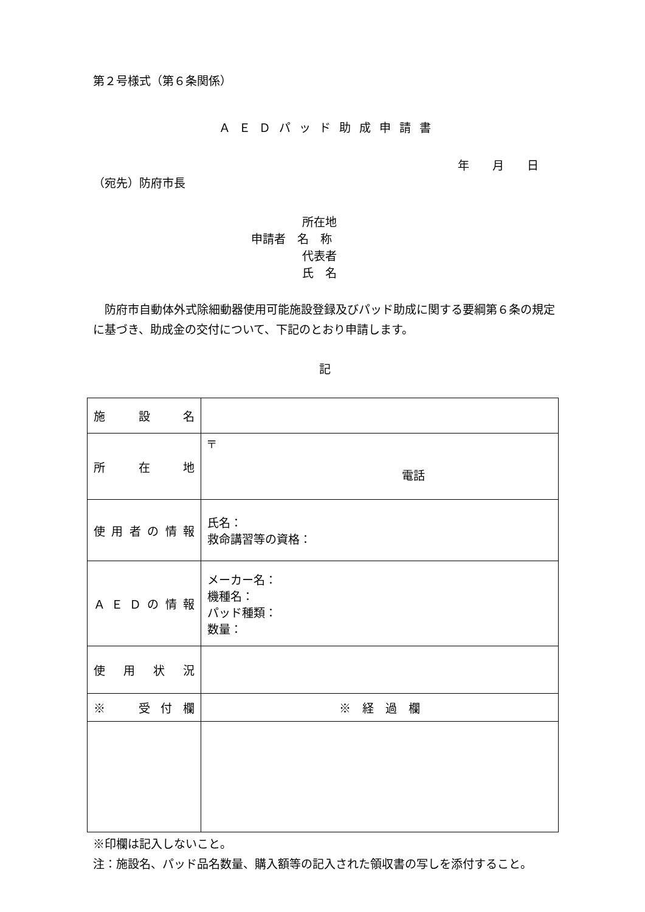第２号様式（第６条関係）
ＡＥＤパッド助成申請書
年　　月　　日
（宛先）防府市長
所在地
申請者　名　称
代表者
氏　名
防府市自動体外式除細動器使用可能施設登録及びパッド助成に関する要綱第６条の規定に基づき、助成金の交付について、下記のとおり申請します。
記
| 施設名 | |
| 所在地 | 〒 電話 |
| 使用者の情報 | 氏名： 救命講習等の資格： |
| ＡＥＤの情報 | メーカー名： 機種名： パッド種類： 数量： |
| 使用状況 | |
| ※ 受付欄 | ※ 経 過 欄 |
※印欄は記入しないこと。
注：施設名、パッド品名数量、購入額等の記入された領収書の写しを添付すること。